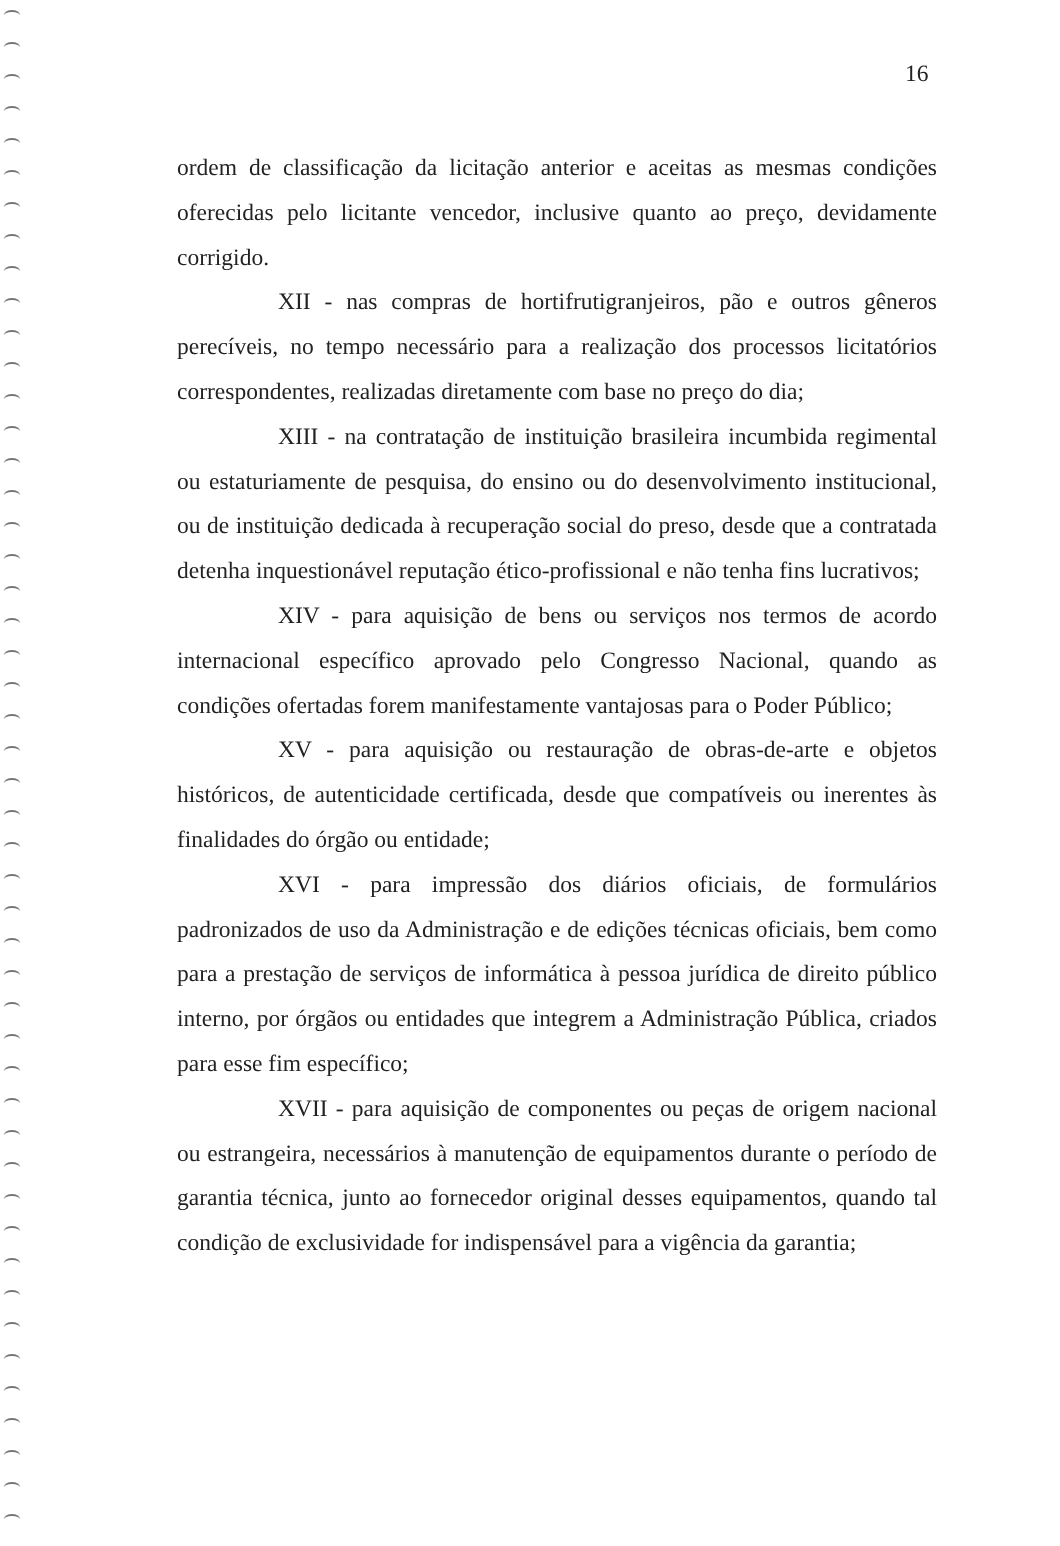16
ordem de classificação da licitação anterior e aceitas as mesmas condições oferecidas pelo licitante vencedor, inclusive quanto ao preço, devidamente corrigido.
XII - nas compras de hortifrutigranjeiros, pão e outros gêneros perecíveis, no tempo necessário para a realização dos processos licitatórios correspondentes, realizadas diretamente com base no preço do dia;
XIII - na contratação de instituição brasileira incumbida regimental ou estaturiamente de pesquisa, do ensino ou do desenvolvimento institucional, ou de instituição dedicada à recuperação social do preso, desde que a contratada detenha inquestionável reputação ético-profissional e não tenha fins lucrativos;
XIV - para aquisição de bens ou serviços nos termos de acordo internacional específico aprovado pelo Congresso Nacional, quando as condições ofertadas forem manifestamente vantajosas para o Poder Público;
XV - para aquisição ou restauração de obras-de-arte e objetos históricos, de autenticidade certificada, desde que compatíveis ou inerentes às finalidades do órgão ou entidade;
XVI - para impressão dos diários oficiais, de formulários padronizados de uso da Administração e de edições técnicas oficiais, bem como para a prestação de serviços de informática à pessoa jurídica de direito público interno, por órgãos ou entidades que integrem a Administração Pública, criados para esse fim específico;
XVII - para aquisição de componentes ou peças de origem nacional ou estrangeira, necessários à manutenção de equipamentos durante o período de garantia técnica, junto ao fornecedor original desses equipamentos, quando tal condição de exclusividade for indispensável para a vigência da garantia;